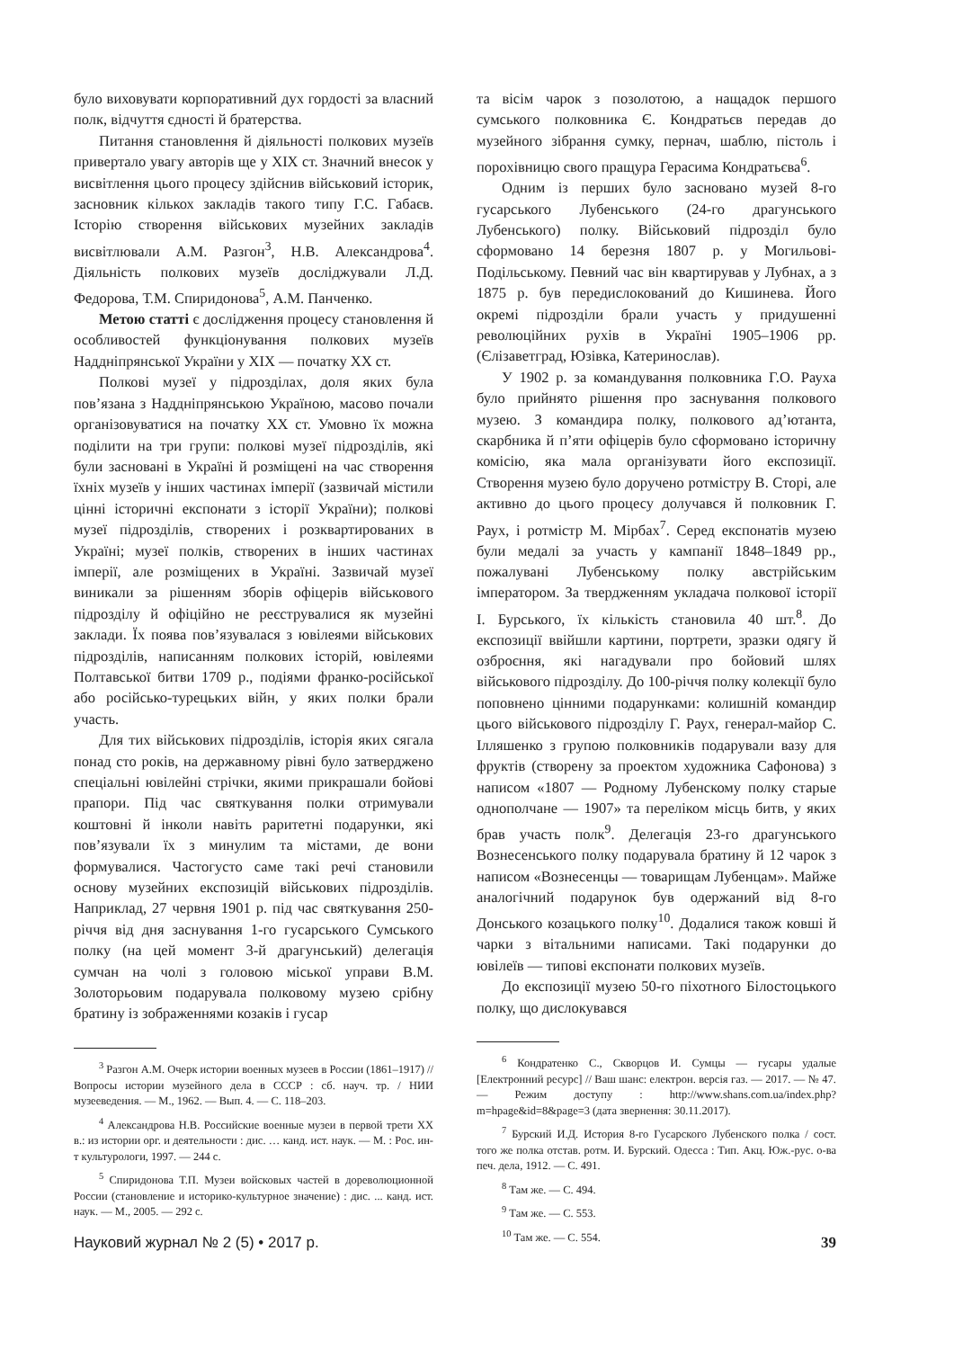було виховувати корпоративний дух гордості за власний полк, відчуття єдності й братерства.
Питання становлення й діяльності полкових музеїв привертало увагу авторів ще у ХІХ ст. Значний внесок у висвітлення цього процесу здійснив військовий історик, засновник кількох закладів такого типу Г.С. Габаєв. Історію створення військових музейних закладів висвітлювали А.М. Разгон<sup>3</sup>, Н.В. Александрова<sup>4</sup>. Діяльність полкових музеїв досліджували Л.Д. Федорова, Т.М. Спиридонова<sup>5</sup>, А.М. Панченко.
Метою статті є дослідження процесу становлення й особливостей функціонування полкових музеїв Наддніпрянської України у ХІХ — початку ХХ ст.
Полкові музеї у підрозділах, доля яких була пов’язана з Наддніпрянською Україною, масово почали організовуватися на початку ХХ ст. Умовно їх можна поділити на три групи: полкові музеї підрозділів, які були засновані в Україні й розміщені на час створення їхніх музеїв у інших частинах імперії (зазвичай містили цінні історичні експонати з історії України); полкові музеї підрозділів, створених і розквартированих в Україні; музеї полків, створених в інших частинах імперії, але розміщених в Україні. Зазвичай музеї виникали за рішенням зборів офіцерів військового підрозділу й офіційно не реєструвалися як музейні заклади. Їх поява пов’язувалася з ювілеями військових підрозділів, написанням полкових історій, ювілеями Полтавської битви 1709 р., подіями франко-російської або російсько-турецьких війн, у яких полки брали участь.
Для тих військових підрозділів, історія яких сягала понад сто років, на державному рівні було затверджено спеціальні ювілейні стрічки, якими прикрашали бойові прапори. Під час святкування полки отримували коштовні й інколи навіть раритетні подарунки, які пов’язували їх з минулим та містами, де вони формувалися. Частогусто саме такі речі становили основу музейних експозицій військових підрозділів. Наприклад, 27 червня 1901 р. під час святкування 250-річчя від дня заснування 1-го гусарського Сумського полку (на цей момент 3-й драгунський) делегація сумчан на чолі з головою міської управи В.М. Золоторьовим подарувала полковому музею срібну братину із зображеннями козаків і гусар
<sup>3</sup> Разгон А.М. Очерк истории военных музеев в России (1861–1917) // Вопросы истории музейного дела в СССР : сб. науч. тр. / НИИ музееведения. — М., 1962. — Вып. 4. — С. 118–203.
<sup>4</sup> Александрова Н.В. Российские военные музеи в первой трети ХХ в.: из истории орг. и деятельности : дис. … канд. ист. наук. — М. : Рос. ин-т культурологи, 1997. — 244 с.
<sup>5</sup> Спиридонова Т.П. Музеи войсковых частей в дореволюционной России (становление и историко-культурное значение) : дис. ... канд. ист. наук. — М., 2005. — 292 с.
та вісім чарок з позолотою, а нащадок першого сумського полковника Є. Кондратьєв передав до музейного зібрання сумку, пернач, шаблю, пістоль і порохівницю свого пращура Герасима Кондратьєва<sup>6</sup>.
Одним із перших було засновано музей 8-го гусарського Лубенського (24-го драгунського Лубенського) полку. Військовий підрозділ було сформовано 14 березня 1807 р. у Могильові-Подільському. Певний час він квартирував у Лубнах, а з 1875 р. був передислокований до Кишинева. Його окремі підрозділи брали участь у придушенні революційних рухів в Україні 1905–1906 рр. (Єлізаветград, Юзівка, Катеринослав).
У 1902 р. за командування полковника Г.О. Рауха було прийнято рішення про заснування полкового музею. З командира полку, полкового ад’ютанта, скарбника й п’яти офіцерів було сформовано історичну комісію, яка мала організувати його експозиції. Створення музею було доручено ротмістру В. Сторі, але активно до цього процесу долучався й полковник Г. Раух, і ротмістр М. Мірбах<sup>7</sup>. Серед експонатів музею були медалі за участь у кампанії 1848–1849 рр., пожалувані Лубенському полку австрійським імператором. За твердженням укладача полкової історії І. Бурського, їх кількість становила 40 шт.<sup>8</sup>. До експозиції ввійшли картини, портрети, зразки одягу й озброєння, які нагадували про бойовий шлях військового підрозділу. До 100-річчя полку колекції було поповнено цінними подарунками: колишній командир цього військового підрозділу Г. Раух, генерал-майор С. Ілляшенко з групою полковників подарували вазу для фруктів (створену за проектом художника Сафонова) з написом «1807 — Родному Лубенскому полку старые однополчане — 1907» та переліком місць битв, у яких брав участь полк<sup>9</sup>. Делегація 23-го драгунського Вознесенського полку подарувала братину й 12 чарок з написом «Вознесенцы — товарищам Лубенцам». Майже аналогічний подарунок був одержаний від 8-го Донського козацького полку<sup>10</sup>. Додалися також ковші й чарки з вітальними написами. Такі подарунки до ювілеїв — типові експонати полкових музеїв.
До експозиції музею 50-го піхотного Білостоцького полку, що дислокувався
<sup>6</sup> Кондратенко С., Скворцов И. Сумцы — гусары удалые [Електронний ресурс] // Ваш шанс: електрон. версія газ. — 2017. — № 47. — Режим доступу : http://www.shans.com.ua/index.php?m=hpage&id=8&page=3 (дата звернення: 30.11.2017).
<sup>7</sup> Бурский И.Д. История 8-го Гусарского Лубенского полка / сост. того же полка отстав. ротм. И. Бурский. Одесса : Тип. Акц. Юж.-рус. о-ва печ. дела, 1912. — С. 491.
<sup>8</sup> Там же. — С. 494.
<sup>9</sup> Там же. — С. 553.
<sup>10</sup> Там же. — С. 554.
Науковий журнал № 2 (5) • 2017 р. 39